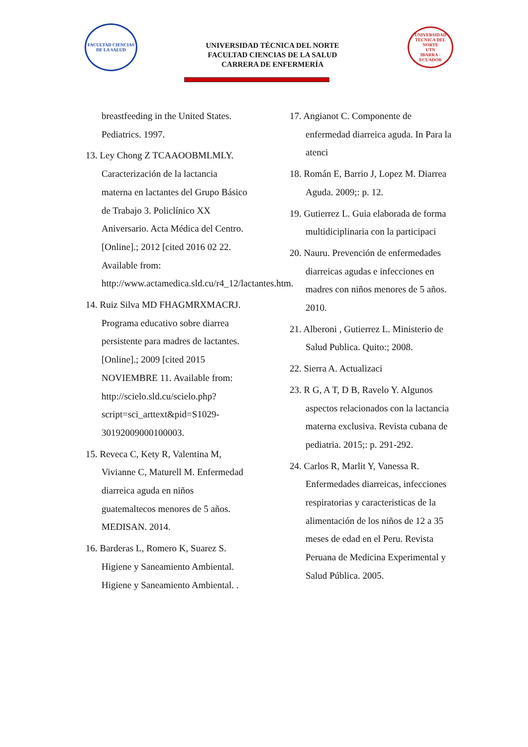FACULTAD CIENCIAS DE LA SALUD
UNIVERSIDAD TÉCNICA DEL NORTE
FACULTAD CIENCIAS DE LA SALUD
CARRERA DE ENFERMERÍA
UNIVERSIDAD TECNICA DEL NORTE
UTN
IBARRA - ECUADOR
breastfeeding in the United States. Pediatrics. 1997.
13. Ley Chong Z TCAAOOBMLMLY. Caracterización de la lactancia materna en lactantes del Grupo Básico de Trabajo 3. Policlínico XX Aniversario. Acta Médica del Centro. [Online].; 2012 [cited 2016 02 22. Available from: http://www.actamedica.sld.cu/r4_12/lactantes.htm.
14. Ruiz Silva MD FHAGMRXMACRJ. Programa educativo sobre diarrea persistente para madres de lactantes. [Online].; 2009 [cited 2015 NOVIEMBRE 11. Available from: http://scielo.sld.cu/scielo.php?script=sci_arttext&pid=S1029-30192009000100003.
15. Reveca C, Kety R, Valentina M, Vivianne C, Maturell M. Enfermedad diarreica aguda en niños guatemaltecos menores de 5 años. MEDISAN. 2014.
16. Barderas L, Romero K, Suarez S. Higiene y Saneamiento Ambiental. Higiene y Saneamiento Ambiental. .
17. Angianot C. Componente de enfermedad diarreica aguda. In Para la atenci
18. Román E, Barrio J, Lopez M. Diarrea Aguda. 2009;: p. 12.
19. Gutierrez L. Guia elaborada de forma multidiciplinaria con la participaci
20. Nauru. Prevención de enfermedades diarreicas agudas e infecciones en madres con niños menores de 5 años. 2010.
21. Alberoni , Gutierrez L. Ministerio de Salud Publica. Quito:; 2008.
22. Sierra A. Actualizaci
23. R G, A T, D B, Ravelo Y. Algunos aspectos relacionados con la lactancia materna exclusiva. Revista cubana de pediatria. 2015;: p. 291-292.
24. Carlos R, Marlit Y, Vanessa R. Enfermedades diarreicas, infecciones respiratorias y caracteristicas de la alimentación de los niños de 12 a 35 meses de edad en el Peru. Revista Peruana de Medicina Experimental y Salud Pública. 2005.